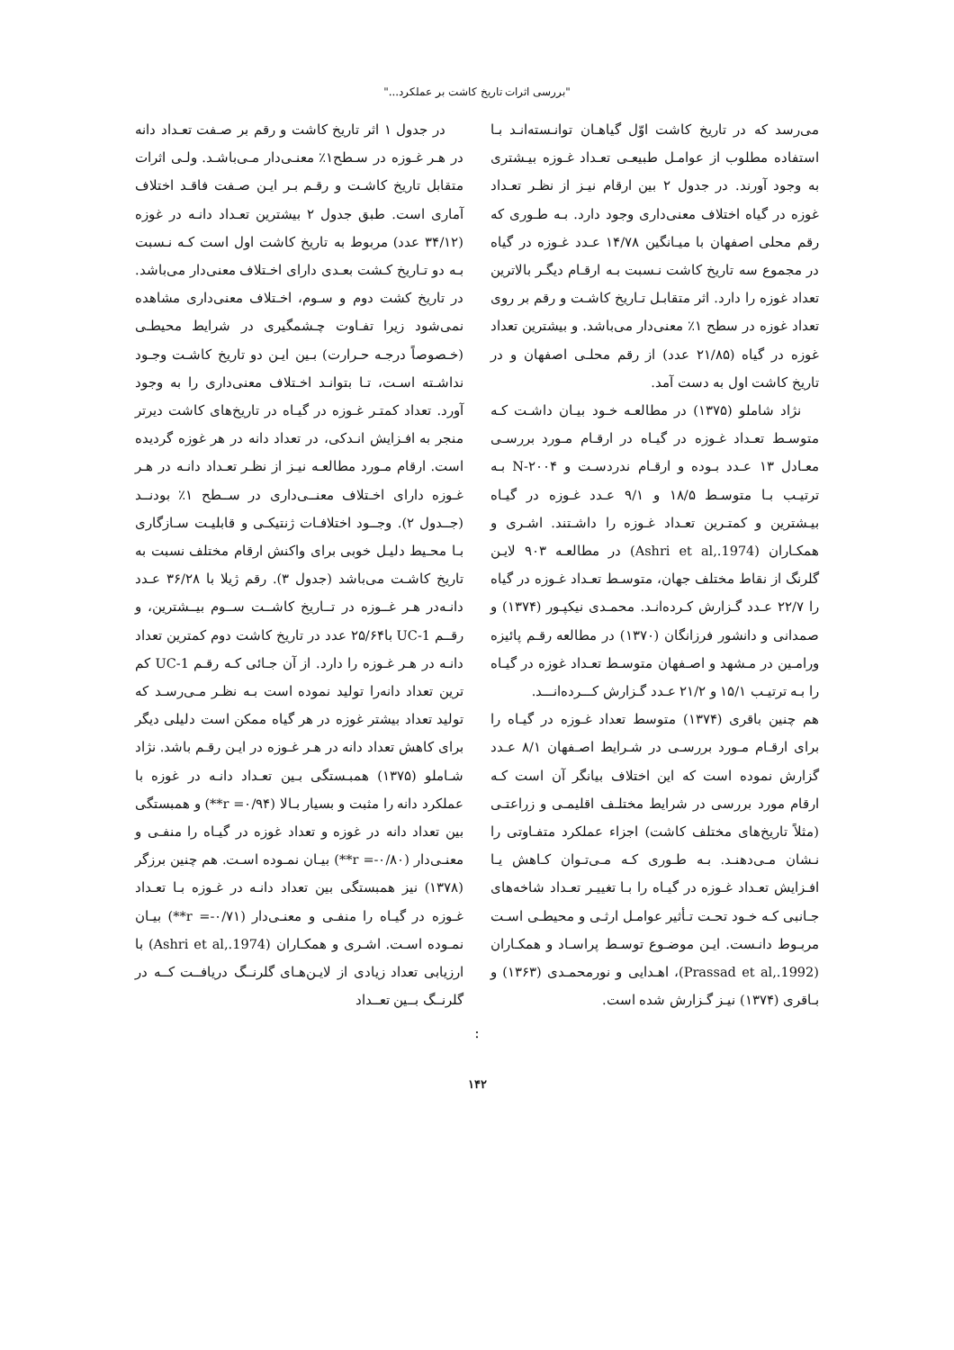"بررسی اثرات تاریخ کاشت بر عملکرد..."
می‌رسد که در تاریخ کاشت اوّل گیاهـان توانـسته‌انـد بـا استفاده مطلوب از عوامـل طبیعـی تعـداد غـوزه بیـشتری به وجود آورند. در جدول ۲ بین ارقام نیـز از نظـر تعـداد غوزه در گیاه اختلاف معنی‌داری وجود دارد. بـه طـوری که رقم محلی اصفهان با میـانگین ۱۴/۷۸ عـدد غـوزه در گیاه در مجموع سه تاریخ کاشت نـسبت بـه ارقـام دیگـر بالاترین تعداد غوزه را دارد. اثر متقابـل تـاریخ کاشـت و رقم بر روی تعداد غوزه در سطح ۱٪ معنی‌دار می‌باشد. و بیشترین تعداد غوزه در گیاه (۲۱/۸۵ عدد) از رقم محلـی اصفهان و در تاریخ کاشت اول به دست آمد.
نژاد شاملو (۱۳۷۵) در مطالعـه خـود بیـان داشـت کـه متوسـط تعـداد غـوزه در گیـاه در ارقـام مـورد بررسـی معـادل ۱۳ عـدد بـوده و ارقـام ندردسـت و N-۲۰۰۴ بـه ترتیـب بـا متوسـط ۱۸/۵ و ۹/۱ عـدد غـوزه در گیـاه بیـشترین و کمتـرین تعـداد غـوزه را داشـتند. اشـری و همکـاران (Ashri et al,.1974) در مطالعـه ۹۰۳ لایـن گلرنگ از نقاط مختلف جهان، متوسـط تعـداد غـوزه در گیاه را ۲۲/۷ عـدد گـزارش کـرده‌انـد. محمـدی نیکپـور (۱۳۷۴) و صمدانی و دانشور فرزانگان (۱۳۷۰) در مطالعه رقـم پائیزه ورامـین در مـشهد و اصـفهان متوسـط تعـداد غوزه در گیـاه را بـه ترتیـب ۱۵/۱ و ۲۱/۲ عـدد گـزارش کـــرده‌انـــد.
هم چنین باقری (۱۳۷۴) متوسط تعداد غـوزه در گیـاه را برای ارقـام مـورد بررسـی در شـرایط اصـفهان ۸/۱ عـدد گزارش نموده است که این اختلاف بیانگر آن است کـه ارقام مورد بررسی در شرایط مختلـف اقلیمـی و زراعتـی (مثلاً تاریخ‌های مختلف کاشت) اجزاء عملکرد متفـاوتی را نـشان مـی‌دهنـد. بـه طـوری کـه مـی‌تـوان کـاهش یـا افـزایش تعـداد غـوزه در گیـاه را بـا تغییـر تعـداد شاخه‌های جـانبی کـه خـود تحـت تـأثیر عوامـل ارثـی و محیطـی اسـت مربـوط دانـست. ایـن موضـوع توسـط پراسـاد و همکـاران (Prassad et al,.1992)، اهـدایی و نورمحمـدی (۱۳۶۳) و بـاقری (۱۳۷۴) نیـز گـزارش شده است.
در جدول ۱ اثر تاریخ کاشت و رقم بر صـفت تعـداد دانه در هـر غـوزه در سـطح۱٪ معنـی‌دار مـی‌باشـد. ولـی اثرات متقابل تاریخ کاشـت و رقـم بـر ایـن صـفت فاقـد اختلاف آماری است. طبق جدول ۲ بیشترین تعـداد دانـه در غوزه (۳۴/۱۲ عدد) مربوط به تاریخ کاشت اول است کـه نـسبت بـه دو تـاریخ کـشت بعـدی دارای اخـتلاف معنی‌دار می‌باشد. در تاریخ کشت دوم و سـوم، اخـتلاف معنی‌داری مشاهده نمی‌شود زیرا تفـاوت چـشمگیری در شرایط محیطـی (خـصوصاً درجـه حـرارت) بـین ایـن دو تاریخ کاشـت وجـود نداشـته اسـت، تـا بتوانـد اخـتلاف معنی‌داری را به وجود آورد. تعداد کمتـر غـوزه در گیـاه در تاریخ‌های کاشت دیرتر منجر به افـزایش انـدکی، در تعداد دانه در هر غوزه گردیده است. ارقام مـورد مطالعـه نیـز از نظـر تعـداد دانـه در هـر غـوزه دارای اخـتلاف معنــی‌داری در ســطح ۱٪ بودنــد (جــدول ۲). وجــود اختلافـات ژنتیکـی و قابلیـت سـازگاری بـا محـیط دلیـل خوبی برای واکنش ارقام مختلف نسبت به تاریخ کاشـت می‌باشد (جدول ۳). رقم ژیلا با ۳۶/۲۸ عـدد دانـه‌در هـر غــوزه در تــاریخ کاشــت ســوم بیــشترین، و رقــم UC-1 با۲۵/۶۴ عدد در تاریخ کاشت دوم کمترین تعداد دانـه در هـر غـوزه را دارد. از آن جـائی کـه رقـم UC-1 کم ترین تعداد دانه‌را تولید نموده است بـه نظـر مـی‌رسـد که تولید تعداد بیشتر غوزه در هر گیاه ممکن است دلیلی دیگر برای کاهش تعداد دانه در هـر غـوزه در ایـن رقـم باشد. نژاد شـاملو (۱۳۷۵) همبـستگی بـین تعـداد دانـه در غوزه با عملکرد دانه را مثبت و بسیار بـالا (r =۰/۹۴**) و همبستگی بین تعداد دانه در غوزه و تعداد غوزه در گیـاه را منفـی و معنـی‌دار (r =-۰/۸۰**) بیـان نمـوده اسـت. هم چنین برزگر (۱۳۷۸) نیز همبستگی بین تعداد دانـه در غـوزه بـا تعـداد غـوزه در گیـاه را منفـی و معنـی‌دار (r =-۰/۷۱**) بیـان نمـوده اسـت. اشـری و همکـاران (Ashri et al,.1974) با ارزیابی تعداد زیادی از لایـن‌هـای گلرنــگ دریافــت کــه در گلرنــگ بــین تعــداد
:
۱۴۲